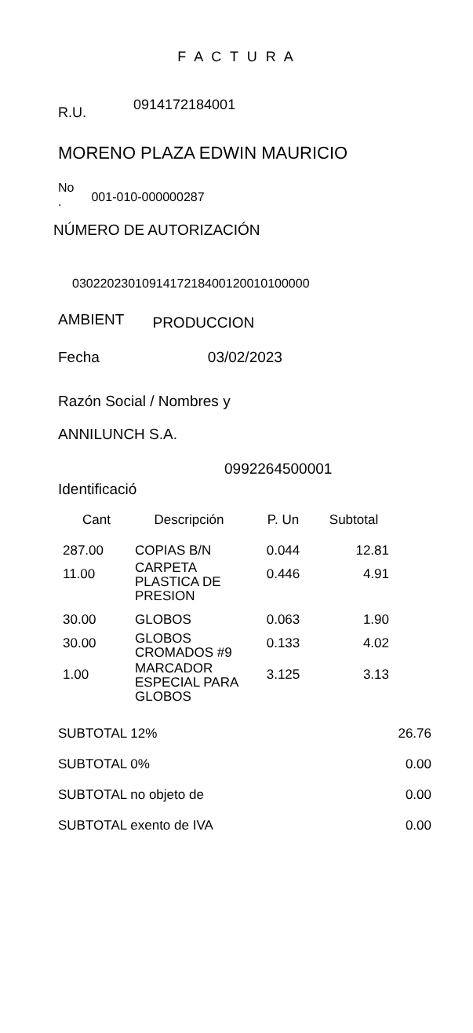F A C T U R A
R.U. 0914172184001
MORENO PLAZA EDWIN MAURICIO
No
. 001-010-000000287
NÚMERO DE AUTORIZACIÓN
0302202301091417218400120010100000
AMBIENT PRODUCCION
Fecha 03/02/2023
Razón Social / Nombres y
ANNILUNCH S.A.
0992264500001
Identificació
| Cant | Descripción | P. Un | Subtotal |
| --- | --- | --- | --- |
| 287.00 | COPIAS B/N | 0.044 | 12.81 |
| 11.00 | CARPETA PLASTICA DE PRESION | 0.446 | 4.91 |
| 30.00 | GLOBOS | 0.063 | 1.90 |
| 30.00 | GLOBOS CROMADOS #9 | 0.133 | 4.02 |
| 1.00 | MARCADOR ESPECIAL PARA GLOBOS | 3.125 | 3.13 |
| SUBTOTAL 12% | 26.76 |
| SUBTOTAL 0% | 0.00 |
| SUBTOTAL no objeto de | 0.00 |
| SUBTOTAL exento de IVA | 0.00 |